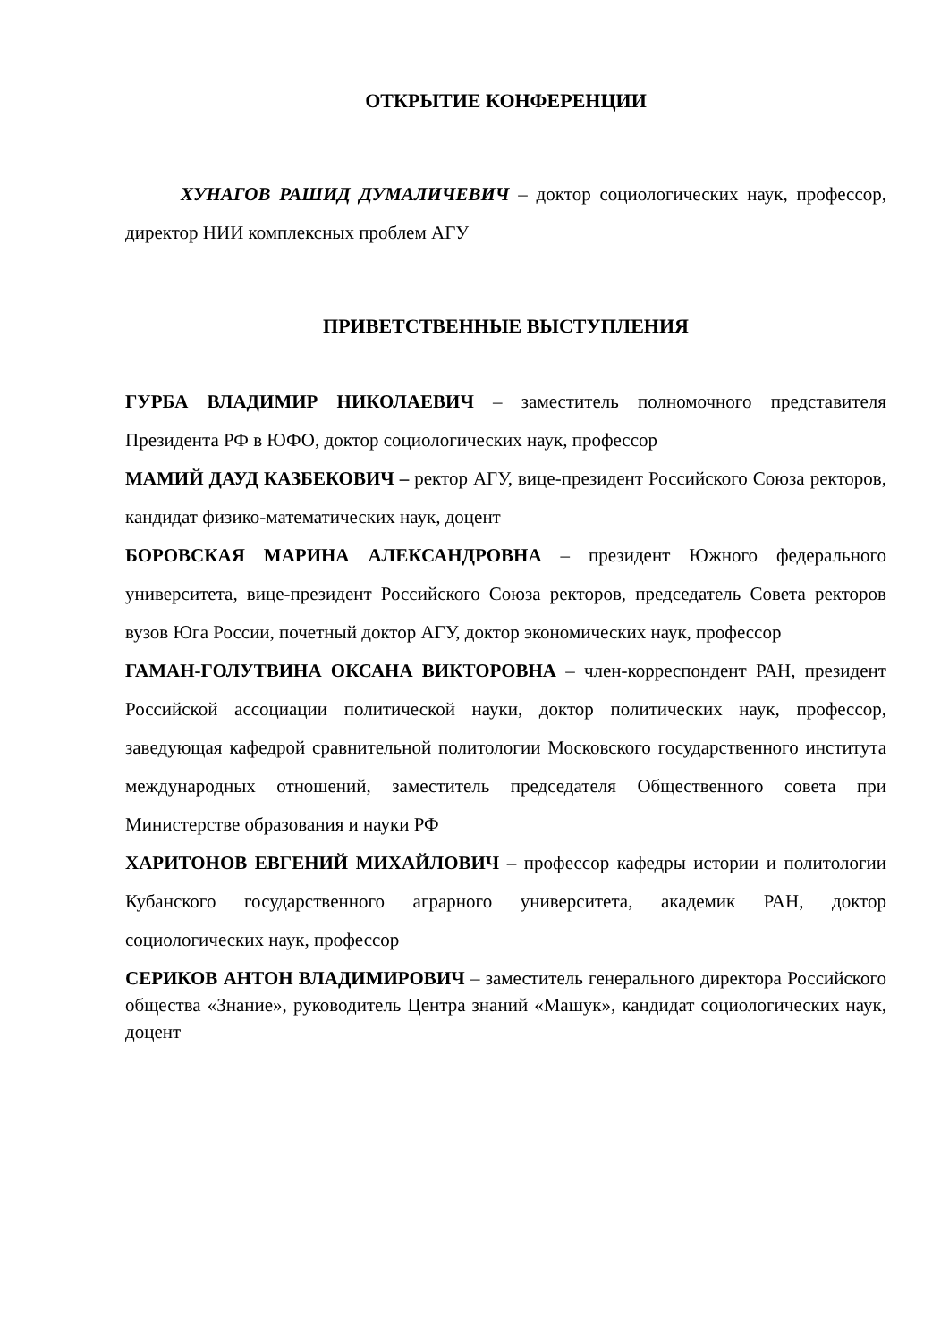ОТКРЫТИЕ КОНФЕРЕНЦИИ
ХУНАГОВ РАШИД ДУМАЛИЧЕВИЧ – доктор социологических наук, профессор, директор НИИ комплексных проблем АГУ
ПРИВЕТСТВЕННЫЕ ВЫСТУПЛЕНИЯ
ГУРБА ВЛАДИМИР НИКОЛАЕВИЧ – заместитель полномочного представителя Президента РФ в ЮФО, доктор социологических наук, профессор
МАМИЙ ДАУД КАЗБЕКОВИЧ – ректор АГУ, вице-президент Российского Союза ректоров, кандидат физико-математических наук, доцент
БОРОВСКАЯ МАРИНА АЛЕКСАНДРОВНА – президент Южного федерального университета, вице-президент Российского Союза ректоров, председатель Совета ректоров вузов Юга России, почетный доктор АГУ, доктор экономических наук, профессор
ГАМАН-ГОЛУТВИНА ОКСАНА ВИКТОРОВНА – член-корреспондент РАН, президент Российской ассоциации политической науки, доктор политических наук, профессор, заведующая кафедрой сравнительной политологии Московского государственного института международных отношений, заместитель председателя Общественного совета при Министерстве образования и науки РФ
ХАРИТОНОВ ЕВГЕНИЙ МИХАЙЛОВИЧ – профессор кафедры истории и политологии Кубанского государственного аграрного университета, академик РАН, доктор социологических наук, профессор
СЕРИКОВ АНТОН ВЛАДИМИРОВИЧ – заместитель генерального директора Российского общества «Знание», руководитель Центра знаний «Машук», кандидат социологических наук, доцент